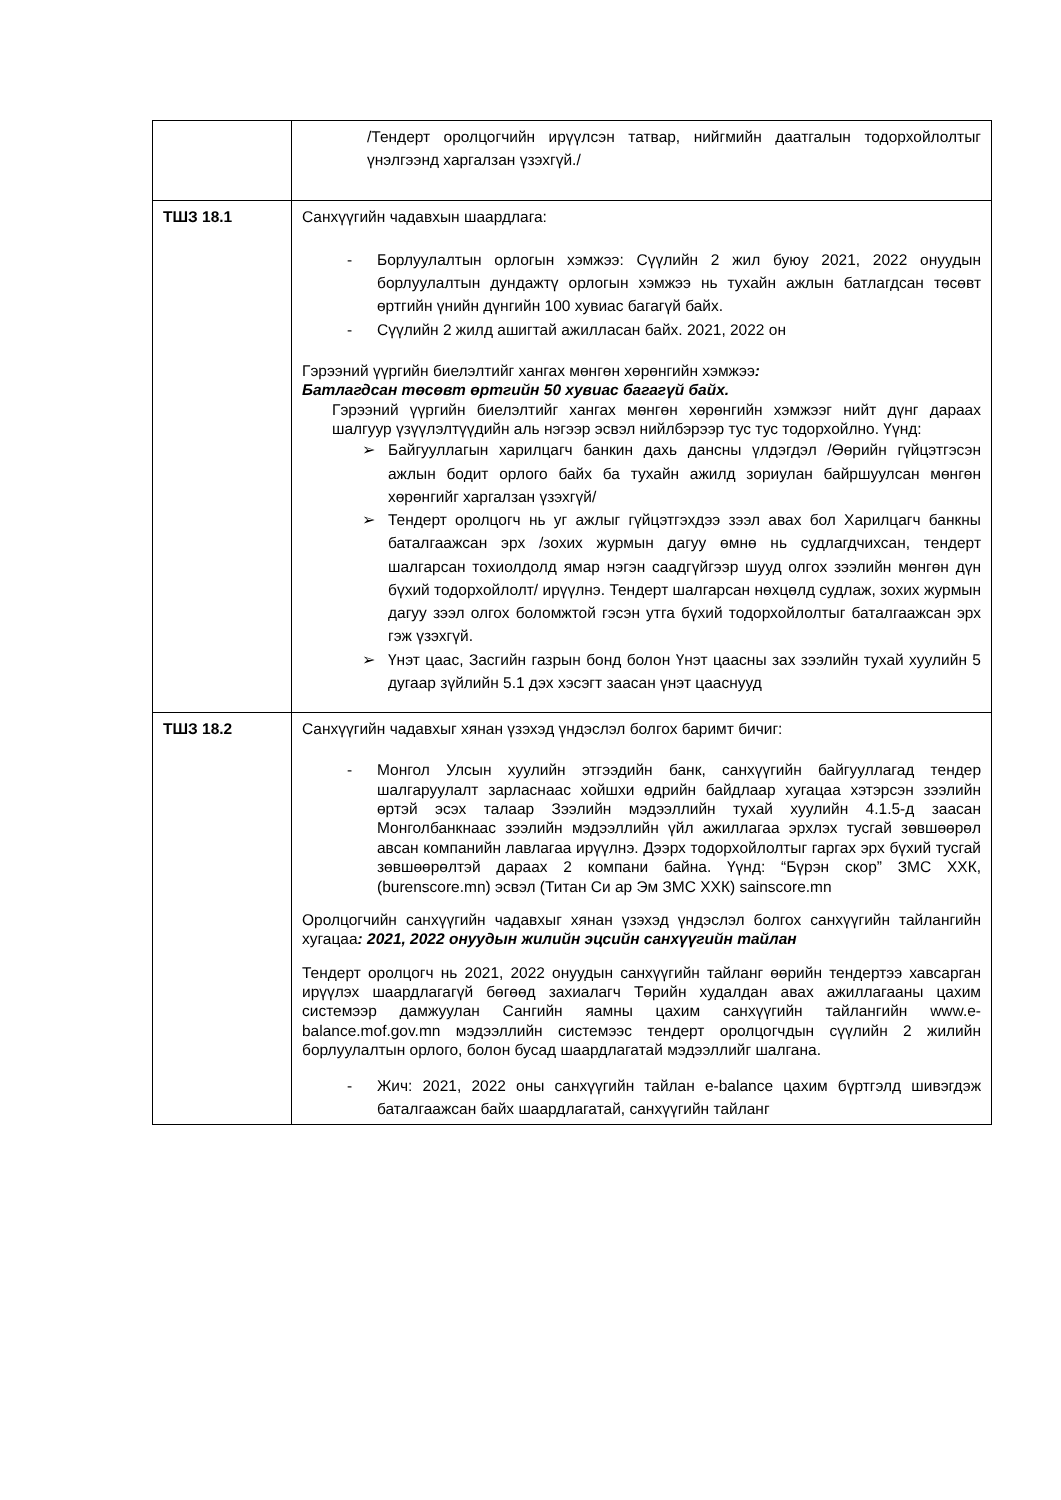| | /Тендерт оролцогчийн ирүүлсэн татвар, нийгмийн даатгалын тодорхойлолтыг үнэлгээнд харгалзан үзэхгүй./ |
| ТШЗ 18.1 | Санхүүгийн чадавхын шаардлага: - Борлуулалтын орлогын хэмжээ: Сүүлийн 2 жил буюу 2021, 2022 онуудын борлуулалтын дундажтү орлогын хэмжээ нь тухайн ажлын батлагдсан төсөвт өртгийн үнийн дүнгийн 100 хувиас багагүй байх. - Сүүлийн 2 жилд ашигтай ажилласан байх. 2021, 2022 он Гэрээний үүргийн биелэлтийг хангах мөнгөн хөрөнгийн хэмжээ : Батлагдсан төсөвт өртгийн 50 хувиас багагүй байх. Гэрээний үүргийн биелэлтийг хангах мөнгөн хөрөнгийн хэмжээг нийт дүнг дараах шалгуур үзүүлэлтүүдийн аль нэгээр эсвэл нийлбэрээр тус тус тодорхойлно. Үүнд: ➢ Байгууллагын харилцагч банкин дахь дансны үлдэгдэл /Өөрийн гүйцэтгэсэн ажлын бодит орлого байх ба тухайн ажилд зориулан байршуулсан мөнгөн хөрөнгийг харгалзан үзэхгүй/ ➢ Тендерт оролцогч нь уг ажлыг гүйцэтгэхдээ зээл авах бол Харилцагч банкны баталгаажсан эрх /зохих журмын дагуу өмнө нь судлагдчихсан, тендерт шалгарсан тохиолдолд ямар нэгэн саадгүйгээр шууд олгох зээлийн мөнгөн дүн бүхий тодорхойлолт/ ирүүлнэ. Тендерт шалгарсан нөхцөлд судлаж, зохих журмын дагуу зээл олгох боломжтой гэсэн утга бүхий тодорхойлолтыг баталгаажсан эрх гэж үзэхгүй. ➢ Үнэт цаас, Засгийн газрын бонд болон Үнэт цаасны зах зээлийн тухай хуулийн 5 дугаар зүйлийн 5.1 дэх хэсэгт заасан үнэт цааснууд |
| ТШЗ 18.2 | Санхүүгийн чадавхыг хянан үзэхэд үндэслэл болгох баримт бичиг: - Монгол Улсын хуулийн этгээдийн банк, санхүүгийн байгууллагад тендер шалгаруулалт зарласнаас хойшхи өдрийн байдлаар хугацаа хэтэрсэн зээлийн өртэй эсэх талаар Зээлийн мэдээллийн тухай хуулийн 4.1.5-д заасан Монголбанкнаас зээлийн мэдээллийн үйл ажиллагаа эрхлэх тусгай зөвшөөрөл авсан компанийн лавлагаа ирүүлнэ. Дээрх тодорхойлолтыг гаргах эрх бүхий тусгай зөвшөөрөлтэй дараах 2 компани байна. Үүнд: “Бүрэн скор” ЗМС ХХК, (burenscore.mn) эсвэл (Титан Си ар Эм ЗМС ХХК) sainscore.mn Оролцогчийн санхүүгийн чадавхыг хянан үзэхэд үндэслэл болгох санхүүгийн тайлангийн хугацаа : 2021, 2022 онуудын жилийн эцсийн санхүүгийн тайлан Тендерт оролцогч нь 2021, 2022 онуудын санхүүгийн тайланг өөрийн тендертээ хавсарган ирүүлэх шаардлагагүй бөгөөд захиалагч Төрийн худалдан авах ажиллагааны цахим системээр дамжуулан Сангийн яамны цахим санхүүгийн тайлангийн www.e-balance.mof.gov.mn мэдээллийн системээс тендерт оролцогчдын сүүлийн 2 жилийн борлуулалтын орлого, болон бусад шаардлагатай мэдээллийг шалгана. - Жич: 2021, 2022 оны санхүүгийн тайлан e-balance цахим бүртгэлд шивэгдэж баталгаажсан байх шаардлагатай, санхүүгийн тайланг |